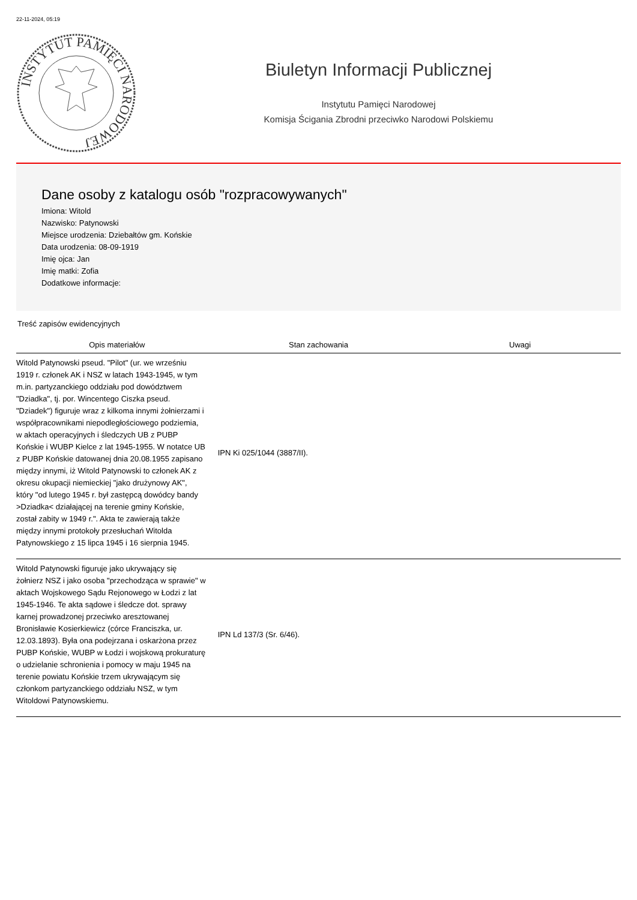22-11-2024, 05:19
INSTYTUT PAMIĘCI NARODOWEJ
Biuletyn Informacji Publicznej
Instytutu Pamięci Narodowej
Komisja Ścigania Zbrodni przeciwko Narodowi Polskiemu
Dane osoby z katalogu osób "rozpracowywanych"
Imiona: Witold
Nazwisko: Patynowski
Miejsce urodzenia: Dziebałtów gm. Końskie
Data urodzenia: 08-09-1919
Imię ojca: Jan
Imię matki: Zofia
Dodatkowe informacje:
Treść zapisów ewidencyjnych
| Opis materiałów | Stan zachowania | Uwagi |
| --- | --- | --- |
| Witold Patynowski pseud. "Pilot" (ur. we wrześniu 1919 r. członek AK i NSZ w latach 1943-1945, w tym m.in. partyzanckiego oddziału pod dowództwem "Dziadka", tj. por. Wincentego Ciszka pseud. "Dziadek") figuruje wraz z kilkoma innymi żołnierzami i współpracownikami niepodległościowego podziemia, w aktach operacyjnych i śledczych UB z PUBP Końskie i WUBP Kielce z lat 1945-1955. W notatce UB z PUBP Końskie datowanej dnia 20.08.1955 zapisano między innymi, iż Witold Patynowski to członek AK z okresu okupacji niemieckiej "jako drużynowy AK", który "od lutego 1945 r. był zastępcą dowódcy bandy >Dziadka< działającej na terenie gminy Końskie, został zabity w 1949 r.". Akta te zawierają także między innymi protokoły przesłuchań Witolda Patynowskiego z 15 lipca 1945 i 16 sierpnia 1945. | IPN Ki 025/1044 (3887/II). | |
| Witold Patynowski figuruje jako ukrywający się żołnierz NSZ i jako osoba "przechodząca w sprawie" w aktach Wojskowego Sądu Rejonowego w Łodzi z lat 1945-1946. Te akta sądowe i śledcze dot. sprawy karnej prowadzonej przeciwko aresztowanej Bronisławie Kosierkiewicz (córce Franciszka, ur. 12.03.1893). Była ona podejrzana i oskarżona przez PUBP Końskie, WUBP w Łodzi i wojskową prokuraturę o udzielanie schronienia i pomocy w maju 1945 na terenie powiatu Końskie trzem ukrywającym się członkom partyzanckiego oddziału NSZ, w tym Witoldowi Patynowskiemu. | IPN Ld 137/3 (Sr. 6/46). | |